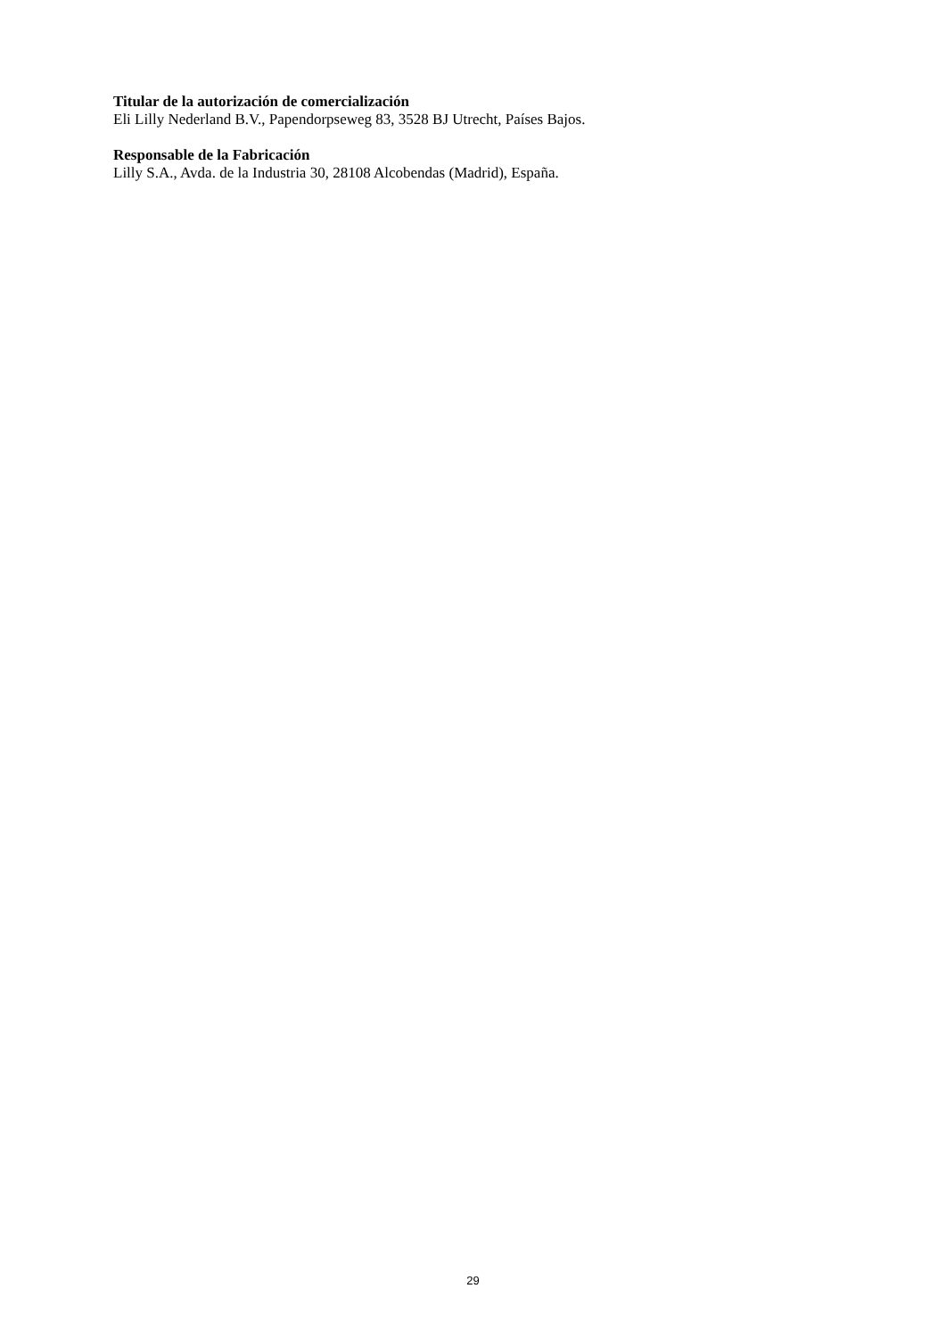Titular de la autorización de comercialización
Eli Lilly Nederland B.V., Papendorpseweg 83, 3528 BJ Utrecht, Países Bajos.
Responsable de la Fabricación
Lilly S.A., Avda. de la Industria 30, 28108 Alcobendas (Madrid), España.
29